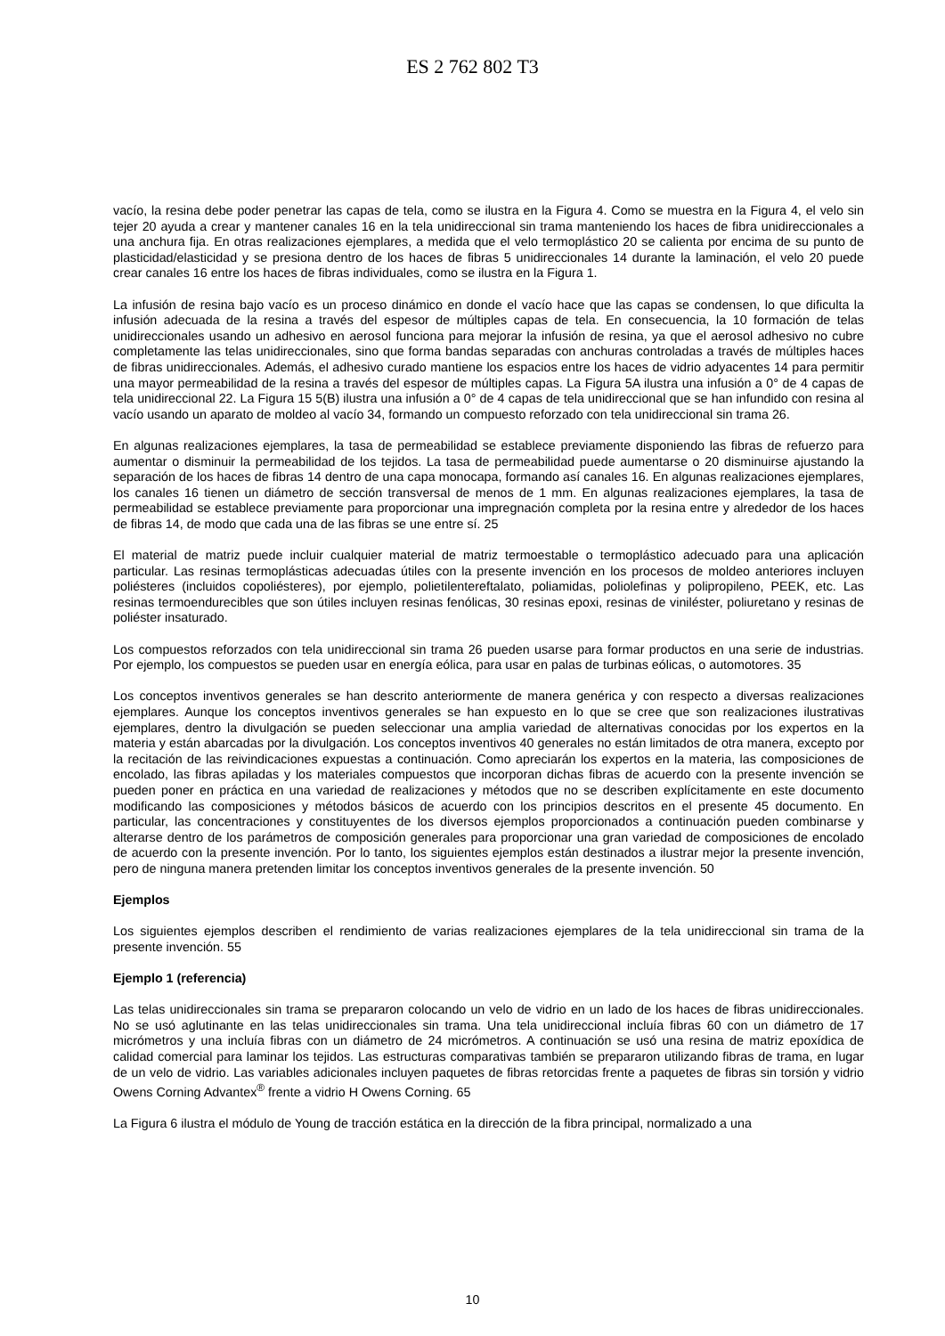ES 2 762 802 T3
vacío, la resina debe poder penetrar las capas de tela, como se ilustra en la Figura 4. Como se muestra en la Figura 4, el velo sin tejer 20 ayuda a crear y mantener canales 16 en la tela unidireccional sin trama manteniendo los haces de fibra unidireccionales a una anchura fija. En otras realizaciones ejemplares, a medida que el velo termoplástico 20 se calienta por encima de su punto de plasticidad/elasticidad y se presiona dentro de los haces de fibras 5 unidireccionales 14 durante la laminación, el velo 20 puede crear canales 16 entre los haces de fibras individuales, como se ilustra en la Figura 1.
La infusión de resina bajo vacío es un proceso dinámico en donde el vacío hace que las capas se condensen, lo que dificulta la infusión adecuada de la resina a través del espesor de múltiples capas de tela. En consecuencia, la 10 formación de telas unidireccionales usando un adhesivo en aerosol funciona para mejorar la infusión de resina, ya que el aerosol adhesivo no cubre completamente las telas unidireccionales, sino que forma bandas separadas con anchuras controladas a través de múltiples haces de fibras unidireccionales. Además, el adhesivo curado mantiene los espacios entre los haces de vidrio adyacentes 14 para permitir una mayor permeabilidad de la resina a través del espesor de múltiples capas. La Figura 5A ilustra una infusión a 0° de 4 capas de tela unidireccional 22. La Figura 15 5(B) ilustra una infusión a 0° de 4 capas de tela unidireccional que se han infundido con resina al vacío usando un aparato de moldeo al vacío 34, formando un compuesto reforzado con tela unidireccional sin trama 26.
En algunas realizaciones ejemplares, la tasa de permeabilidad se establece previamente disponiendo las fibras de refuerzo para aumentar o disminuir la permeabilidad de los tejidos. La tasa de permeabilidad puede aumentarse o 20 disminuirse ajustando la separación de los haces de fibras 14 dentro de una capa monocapa, formando así canales 16. En algunas realizaciones ejemplares, los canales 16 tienen un diámetro de sección transversal de menos de 1 mm. En algunas realizaciones ejemplares, la tasa de permeabilidad se establece previamente para proporcionar una impregnación completa por la resina entre y alrededor de los haces de fibras 14, de modo que cada una de las fibras se une entre sí. 25
El material de matriz puede incluir cualquier material de matriz termoestable o termoplástico adecuado para una aplicación particular. Las resinas termoplásticas adecuadas útiles con la presente invención en los procesos de moldeo anteriores incluyen poliésteres (incluidos copoliésteres), por ejemplo, polietilentereftalato, poliamidas, poliolefinas y polipropileno, PEEK, etc. Las resinas termoendurecibles que son útiles incluyen resinas fenólicas, 30 resinas epoxi, resinas de viniléster, poliuretano y resinas de poliéster insaturado.
Los compuestos reforzados con tela unidireccional sin trama 26 pueden usarse para formar productos en una serie de industrias. Por ejemplo, los compuestos se pueden usar en energía eólica, para usar en palas de turbinas eólicas, o automotores. 35
Los conceptos inventivos generales se han descrito anteriormente de manera genérica y con respecto a diversas realizaciones ejemplares. Aunque los conceptos inventivos generales se han expuesto en lo que se cree que son realizaciones ilustrativas ejemplares, dentro la divulgación se pueden seleccionar una amplia variedad de alternativas conocidas por los expertos en la materia y están abarcadas por la divulgación. Los conceptos inventivos 40 generales no están limitados de otra manera, excepto por la recitación de las reivindicaciones expuestas a continuación. Como apreciarán los expertos en la materia, las composiciones de encolado, las fibras apiladas y los materiales compuestos que incorporan dichas fibras de acuerdo con la presente invención se pueden poner en práctica en una variedad de realizaciones y métodos que no se describen explícitamente en este documento modificando las composiciones y métodos básicos de acuerdo con los principios descritos en el presente 45 documento. En particular, las concentraciones y constituyentes de los diversos ejemplos proporcionados a continuación pueden combinarse y alterarse dentro de los parámetros de composición generales para proporcionar una gran variedad de composiciones de encolado de acuerdo con la presente invención. Por lo tanto, los siguientes ejemplos están destinados a ilustrar mejor la presente invención, pero de ninguna manera pretenden limitar los conceptos inventivos generales de la presente invención. 50
Ejemplos
Los siguientes ejemplos describen el rendimiento de varias realizaciones ejemplares de la tela unidireccional sin trama de la presente invención. 55
Ejemplo 1 (referencia)
Las telas unidireccionales sin trama se prepararon colocando un velo de vidrio en un lado de los haces de fibras unidireccionales. No se usó aglutinante en las telas unidireccionales sin trama. Una tela unidireccional incluía fibras 60 con un diámetro de 17 micrómetros y una incluía fibras con un diámetro de 24 micrómetros. A continuación se usó una resina de matriz epoxídica de calidad comercial para laminar los tejidos. Las estructuras comparativas también se prepararon utilizando fibras de trama, en lugar de un velo de vidrio. Las variables adicionales incluyen paquetes de fibras retorcidas frente a paquetes de fibras sin torsión y vidrio Owens Corning Advantex<sup>®</sup> frente a vidrio H Owens Corning. 65
La Figura 6 ilustra el módulo de Young de tracción estática en la dirección de la fibra principal, normalizado a una
10